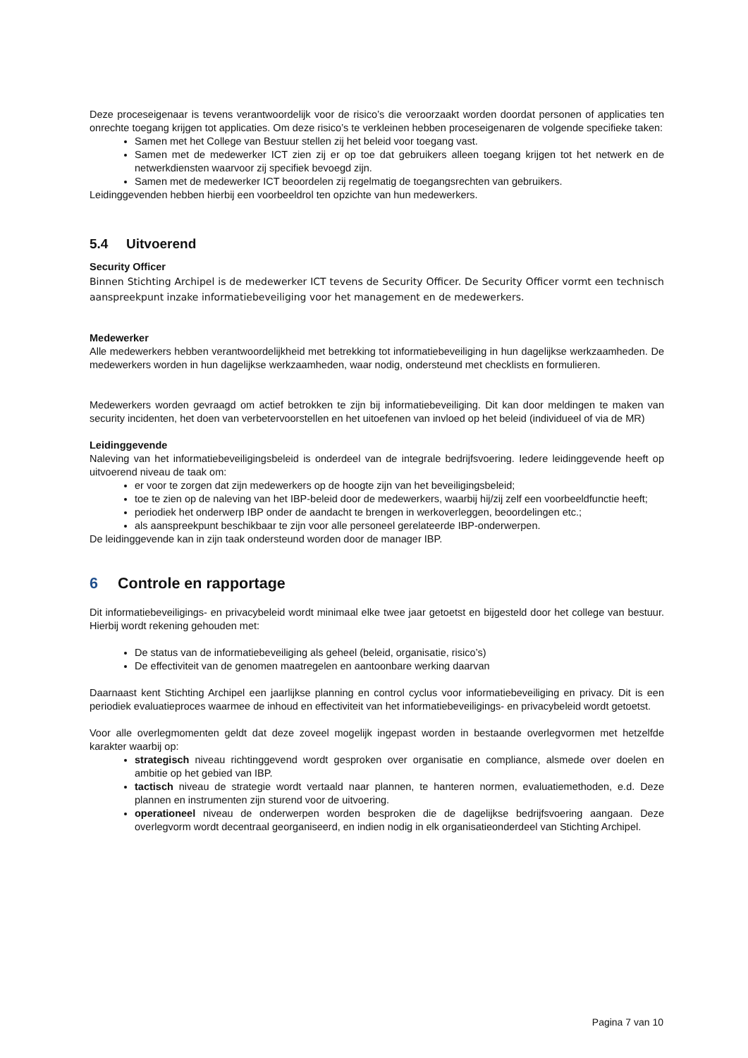Deze proceseigenaar is tevens verantwoordelijk voor de risico’s die veroorzaakt worden doordat personen of applicaties ten onrechte toegang krijgen tot applicaties. Om deze risico’s te verkleinen hebben proceseigenaren de volgende specifieke taken:
Samen met het College van Bestuur stellen zij het beleid voor toegang vast.
Samen met de medewerker ICT zien zij er op toe dat gebruikers alleen toegang krijgen tot het netwerk en de netwerkdiensten waarvoor zij specifiek bevoegd zijn.
Samen met de medewerker ICT beoordelen zij regelmatig de toegangsrechten van gebruikers.
Leidinggevenden hebben hierbij een voorbeeldrol ten opzichte van hun medewerkers.
5.4 Uitvoerend
Security Officer
Binnen Stichting Archipel is de medewerker ICT tevens de Security Officer. De Security Officer vormt een technisch aanspreekpunt inzake informatiebeveiliging voor het management en de medewerkers.
Medewerker
Alle medewerkers hebben verantwoordelijkheid met betrekking tot informatiebeveiliging in hun dagelijkse werkzaamheden. De medewerkers worden in hun dagelijkse werkzaamheden, waar nodig, ondersteund met checklists en formulieren.
Medewerkers worden gevraagd om actief betrokken te zijn bij informatiebeveiliging. Dit kan door meldingen te maken van security incidenten, het doen van verbetervoorstellen en het uitoefenen van invloed op het beleid (individueel of via de MR)
Leidinggevende
Naleving van het informatiebeveiligingsbeleid is onderdeel van de integrale bedrijfsvoering. Iedere leidinggevende heeft op uitvoerend niveau de taak om:
er voor te zorgen dat zijn medewerkers op de hoogte zijn van het beveiligingsbeleid;
toe te zien op de naleving van het IBP-beleid door de medewerkers, waarbij hij/zij zelf een voorbeeldfunctie heeft;
periodiek het onderwerp IBP onder de aandacht te brengen in werkoverleggen, beoordelingen etc.;
als aanspreekpunt beschikbaar te zijn voor alle personeel gerelateerde IBP-onderwerpen.
De leidinggevende kan in zijn taak ondersteund worden door de manager IBP.
6 Controle en rapportage
Dit informatiebeveiligings- en privacybeleid wordt minimaal elke twee jaar getoetst en bijgesteld door het college van bestuur. Hierbij wordt rekening gehouden met:
De status van de informatiebeveiliging als geheel (beleid, organisatie, risico’s)
De effectiviteit van de genomen maatregelen en aantoonbare werking daarvan
Daarnaast kent Stichting Archipel een jaarlijkse planning en control cyclus voor informatiebeveiliging en privacy. Dit is een periodiek evaluatieproces waarmee de inhoud en effectiviteit van het informatiebeveiligings- en privacybeleid wordt getoetst.
Voor alle overlegmomenten geldt dat deze zoveel mogelijk ingepast worden in bestaande overlegvormen met hetzelfde karakter waarbij op:
strategisch niveau richtinggevend wordt gesproken over organisatie en compliance, alsmede over doelen en ambitie op het gebied van IBP.
tactisch niveau de strategie wordt vertaald naar plannen, te hanteren normen, evaluatiemethoden, e.d. Deze plannen en instrumenten zijn sturend voor de uitvoering.
operationeel niveau de onderwerpen worden besproken die de dagelijkse bedrijfsvoering aangaan. Deze overlegvorm wordt decentraal georganiseerd, en indien nodig in elk organisatieonderdeel van Stichting Archipel.
Pagina 7 van 10